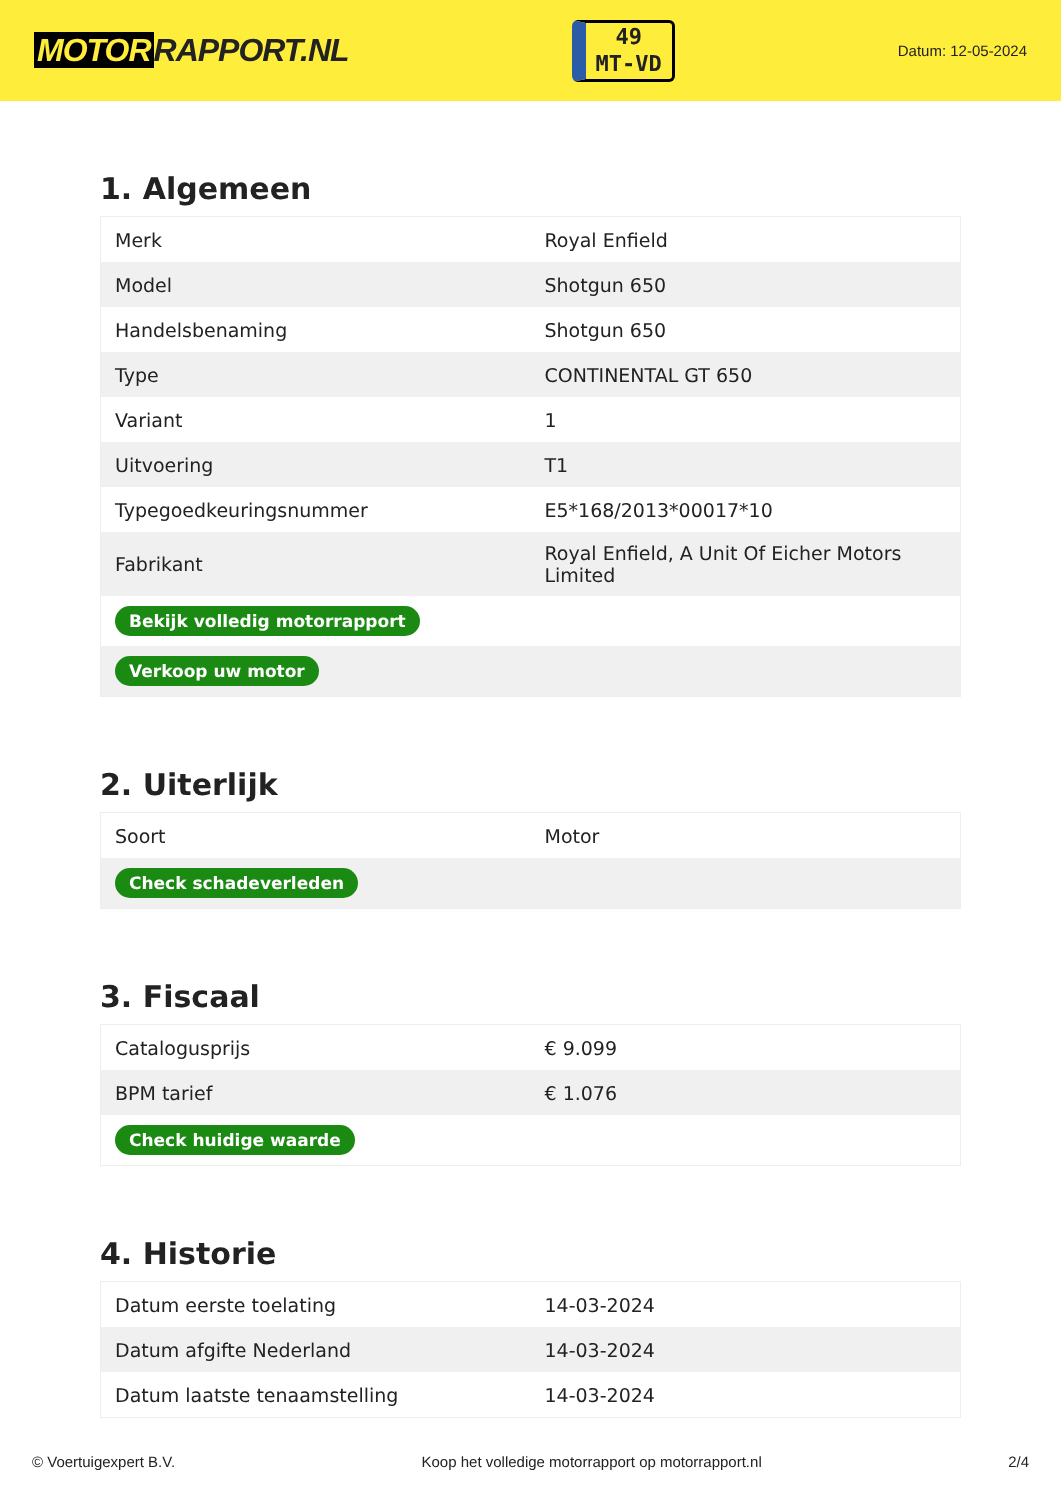MOTOR RAPPORT.NL
49
MT-VD
Datum: 12-05-2024
1. Algemeen
| Merk | Royal Enfield |
| Model | Shotgun 650 |
| Handelsbenaming | Shotgun 650 |
| Type | CONTINENTAL GT 650 |
| Variant | 1 |
| Uitvoering | T1 |
| Typegoedkeuringsnummer | E5*168/2013*00017*10 |
| Fabrikant | Royal Enfield, A Unit Of Eicher Motors Limited |
| Bekijk volledig motorrapport | |
| Verkoop uw motor | |
2. Uiterlijk
| Soort | Motor |
| Check schadeverleden | |
3. Fiscaal
| Catalogusprijs | € 9.099 |
| BPM tarief | € 1.076 |
| Check huidige waarde | |
4. Historie
| Datum eerste toelating | 14-03-2024 |
| Datum afgifte Nederland | 14-03-2024 |
| Datum laatste tenaamstelling | 14-03-2024 |
© Voertuigexpert B.V. Koop het volledige motorrapport op motorrapport.nl 2/4